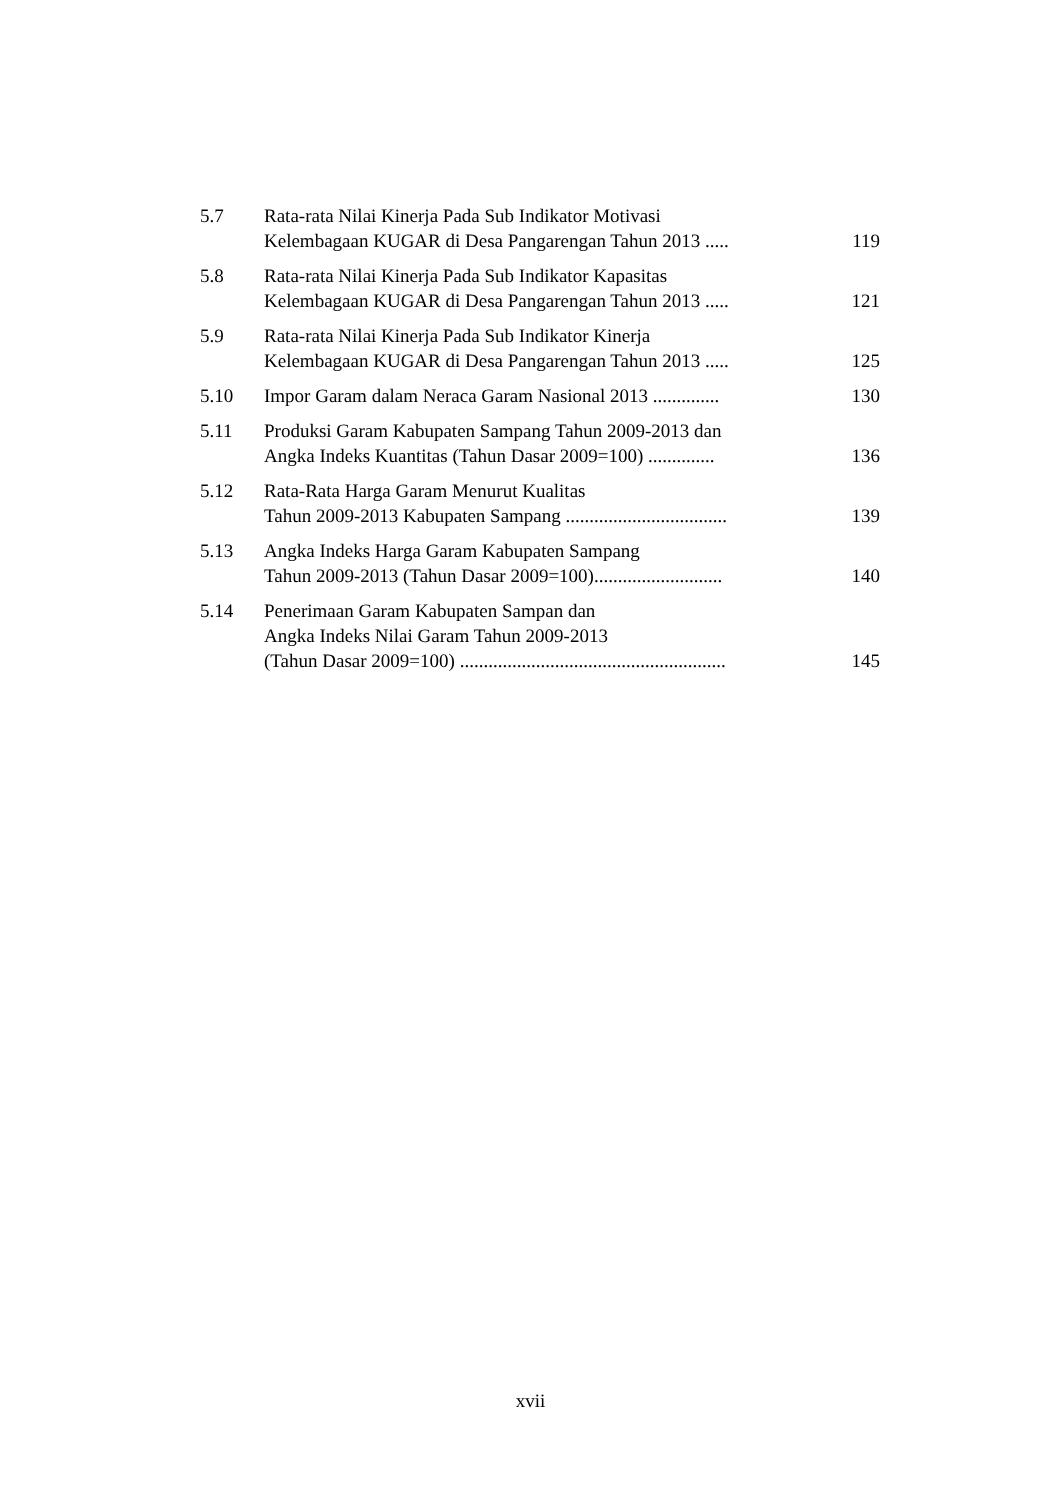| 5.7 | Rata-rata Nilai Kinerja Pada Sub Indikator Motivasi Kelembagaan KUGAR di Desa Pangarengan Tahun 2013 ..... | 119 |
| 5.8 | Rata-rata Nilai Kinerja Pada Sub Indikator Kapasitas Kelembagaan KUGAR di Desa Pangarengan Tahun 2013 ..... | 121 |
| 5.9 | Rata-rata Nilai Kinerja Pada Sub Indikator Kinerja Kelembagaan KUGAR di Desa Pangarengan Tahun 2013 ..... | 125 |
| 5.10 | Impor Garam dalam Neraca Garam Nasional 2013 .............. | 130 |
| 5.11 | Produksi Garam Kabupaten Sampang Tahun 2009-2013 dan Angka Indeks Kuantitas (Tahun Dasar 2009=100) .............. | 136 |
| 5.12 | Rata-Rata Harga Garam Menurut Kualitas Tahun 2009-2013 Kabupaten Sampang .................................. | 139 |
| 5.13 | Angka Indeks Harga Garam Kabupaten Sampang Tahun 2009-2013 (Tahun Dasar 2009=100)........................... | 140 |
| 5.14 | Penerimaan Garam Kabupaten Sampan dan Angka Indeks Nilai Garam Tahun 2009-2013 (Tahun Dasar 2009=100) ........................................................ | 145 |
xvii